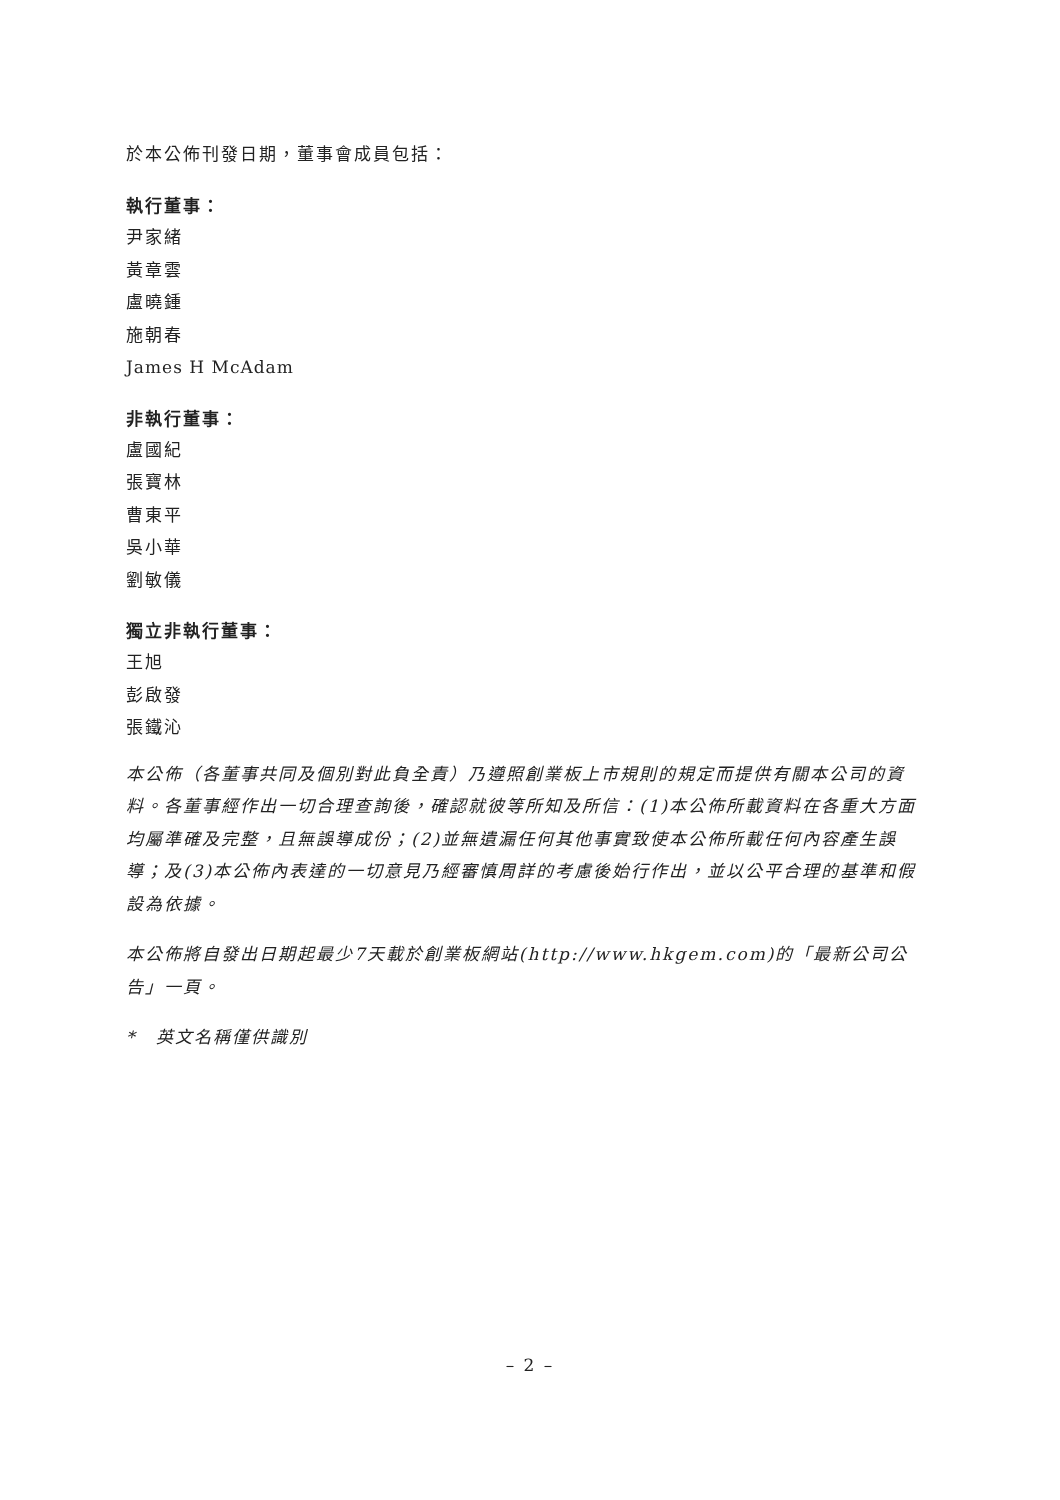於本公佈刊發日期，董事會成員包括：
執行董事：
尹家緒
黃章雲
盧曉鍾
施朝春
James H McAdam
非執行董事：
盧國紀
張寶林
曹東平
吳小華
劉敏儀
獨立非執行董事：
王旭
彭啟發
張鐵沁
本公佈（各董事共同及個別對此負全責）乃遵照創業板上市規則的規定而提供有關本公司的資料。各董事經作出一切合理查詢後，確認就彼等所知及所信：(1)本公佈所載資料在各重大方面均屬準確及完整，且無誤導成份；(2)並無遺漏任何其他事實致使本公佈所載任何內容產生誤導；及(3)本公佈內表達的一切意見乃經審慎周詳的考慮後始行作出，並以公平合理的基準和假設為依據。
本公佈將自發出日期起最少7天載於創業板網站(http://www.hkgem.com)的「最新公司公告」一頁。
*　英文名稱僅供識別
– 2 –